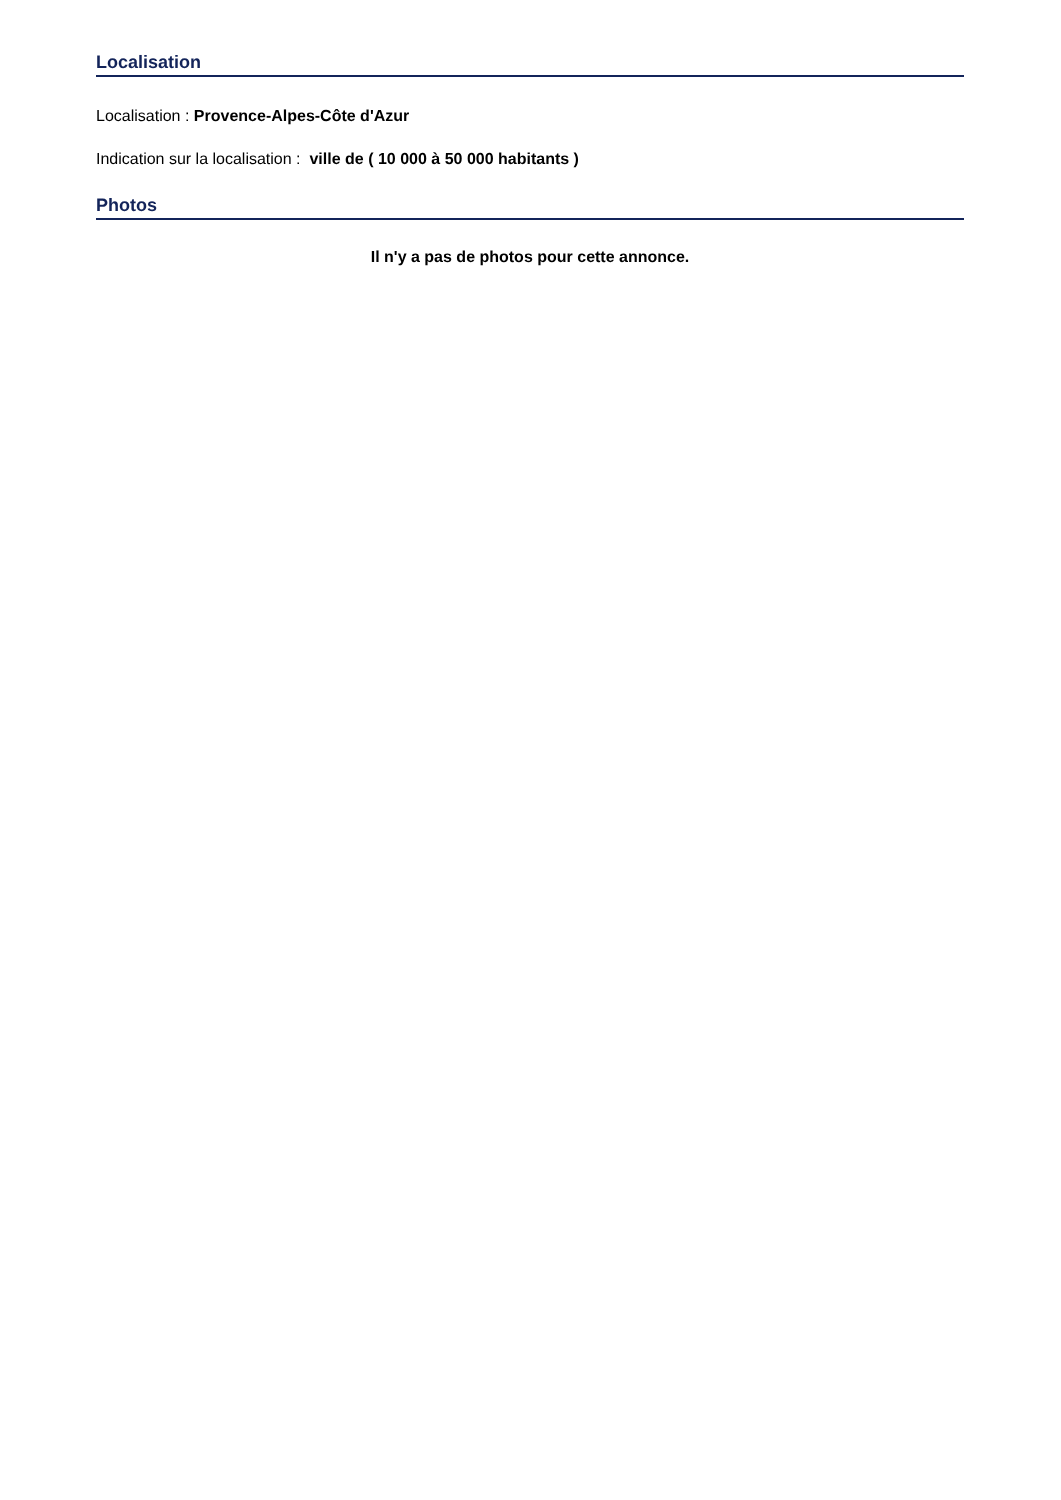Localisation
Localisation : Provence-Alpes-Côte d'Azur
Indication sur la localisation : ville de ( 10 000 à 50 000 habitants )
Photos
Il n'y a pas de photos pour cette annonce.